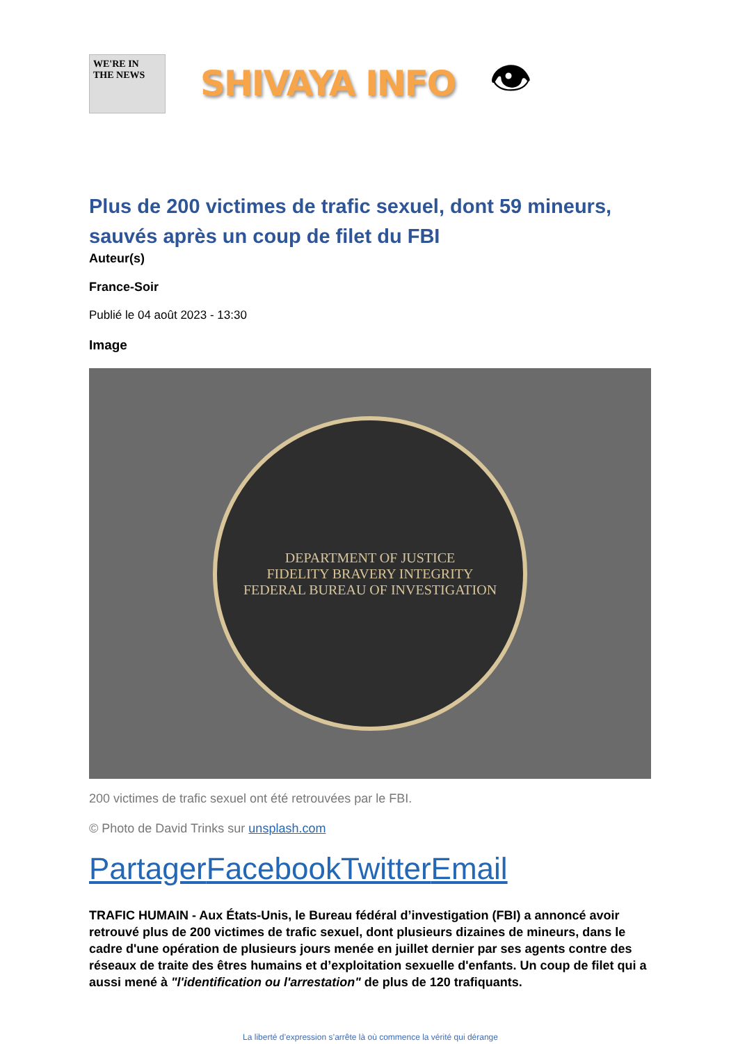WE'RE IN THE NEWS
SHIVAYA INFO
👁
Plus de 200 victimes de trafic sexuel, dont 59 mineurs, sauvés après un coup de filet du FBI
Auteur(s)
France-Soir
Publié le 04 août 2023 - 13:30
Image
DEPARTMENT OF JUSTICE
FIDELITY BRAVERY INTEGRITY
FEDERAL BUREAU OF INVESTIGATION
200 victimes de trafic sexuel ont été retrouvées par le FBI.
© Photo de David Trinks sur unsplash.com
Partager Facebook Twitter Email
TRAFIC HUMAIN - Aux États-Unis, le Bureau fédéral d’investigation (FBI) a annoncé avoir retrouvé plus de 200 victimes de trafic sexuel, dont plusieurs dizaines de mineurs, dans le cadre d'une opération de plusieurs jours menée en juillet dernier par ses agents contre des réseaux de traite des êtres humains et d’exploitation sexuelle d'enfants. Un coup de filet qui a aussi mené à "l'identification ou l'arrestation" de plus de 120 trafiquants.
La liberté d’expression s’arrête là où commence la vérité qui dérange